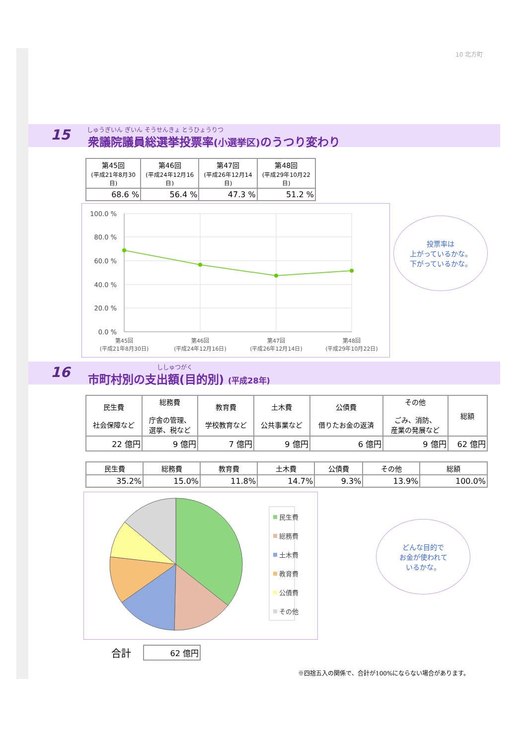10 北方町
15
しゅうぎいん ぎいん そうせんきょ とうひょうりつ
衆議院議員総選挙投票率(小選挙区) のうつり変わり
| 第45回 (平成21年8月30日) | 第46回 (平成24年12月16日) | 第47回 (平成26年12月14日) | 第48回 (平成29年10月22日) |
| --- | --- | --- | --- |
| 68.6 % | 56.4 % | 47.3 % | 51.2 % |
100.0 %
80.0 %
60.0 %
40.0 %
20.0 %
0.0 %
第45回
(平成21年8月30日)
第46回
(平成24年12月16日)
第47回
(平成26年12月14日)
第48回
(平成29年10月22日)
投票率は
上がっているかな。
下がっているかな。
16 ししゅつがく
市町村別の支出額(目的別) (平成28年)
| 民生費 社会保障など | 総務費 庁舎の管理、 選挙、税など | 教育費 学校教育など | 土木費 公共事業など | 公債費 借りたお金の返済 | その他 ごみ、消防、 産業の発展など | 総額 |
| --- | --- | --- | --- | --- | --- | --- |
| 22 億円 | 9 億円 | 7 億円 | 9 億円 | 6 億円 | 9 億円 | 62 億円 |
| 民生費 | 総務費 | 教育費 | 土木費 | 公債費 | その他 | 総額 |
| --- | --- | --- | --- | --- | --- | --- |
| 35.2% | 15.0% | 11.8% | 14.7% | 9.3% | 13.9% | 100.0% |
民生費
総務費
土木費
教育費
公債費
その他
どんな目的で
お金が使われて
いるかな。
合計
| 62 億円 |
※四捨五入の関係で、合計が100%にならない場合があります。